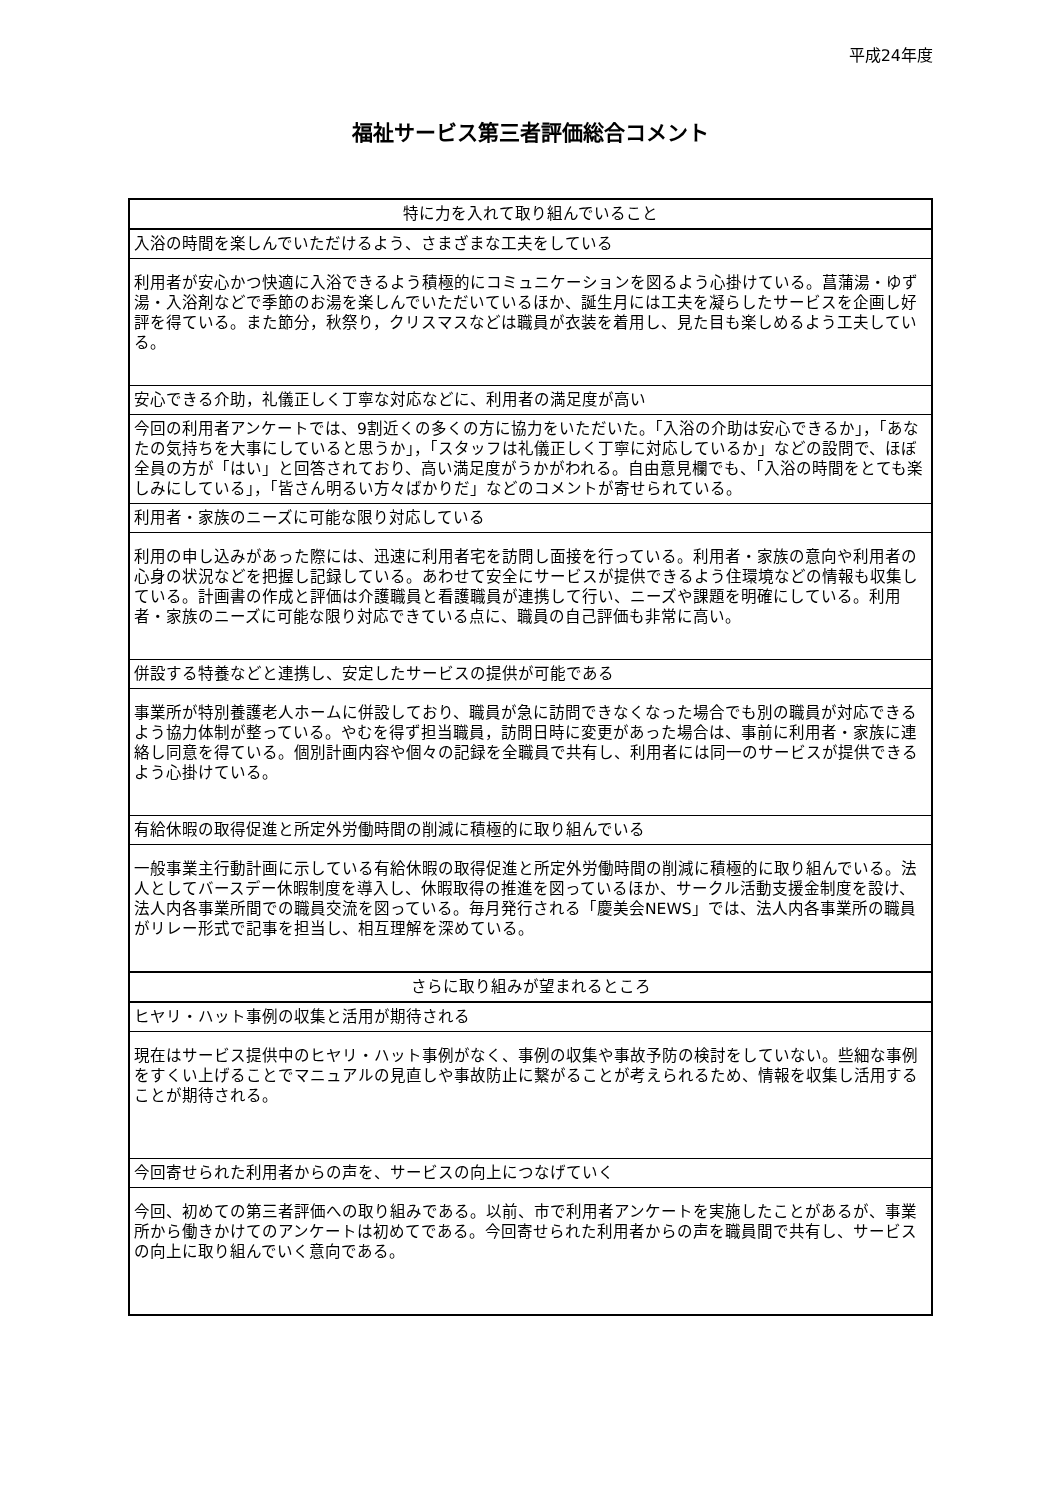平成24年度
福祉サービス第三者評価総合コメント
| 特に力を入れて取り組んでいること |
| --- |
| 入浴の時間を楽しんでいただけるよう、さまざまな工夫をしている |
| 利用者が安心かつ快適に入浴できるよう積極的にコミュニケーションを図るよう心掛けている。菖蒲湯・ゆず湯・入浴剤などで季節のお湯を楽しんでいただいているほか、誕生月には工夫を凝らしたサービスを企画し好評を得ている。また節分，秋祭り，クリスマスなどは職員が衣装を着用し、見た目も楽しめるよう工夫している。 |
| 安心できる介助，礼儀正しく丁寧な対応などに、利用者の満足度が高い |
| 今回の利用者アンケートでは、9割近くの多くの方に協力をいただいた。「入浴の介助は安心できるか」，「あなたの気持ちを大事にしていると思うか」，「スタッフは礼儀正しく丁寧に対応しているか」などの設問で、ほぼ全員の方が「はい」と回答されており、高い満足度がうかがわれる。自由意見欄でも、「入浴の時間をとても楽しみにしている」，「皆さん明るい方々ばかりだ」などのコメントが寄せられている。 |
| 利用者・家族のニーズに可能な限り対応している |
| 利用の申し込みがあった際には、迅速に利用者宅を訪問し面接を行っている。利用者・家族の意向や利用者の心身の状況などを把握し記録している。あわせて安全にサービスが提供できるよう住環境などの情報も収集している。計画書の作成と評価は介護職員と看護職員が連携して行い、ニーズや課題を明確にしている。利用者・家族のニーズに可能な限り対応できている点に、職員の自己評価も非常に高い。 |
| 併設する特養などと連携し、安定したサービスの提供が可能である |
| 事業所が特別養護老人ホームに併設しており、職員が急に訪問できなくなった場合でも別の職員が対応できるよう協力体制が整っている。やむを得ず担当職員，訪問日時に変更があった場合は、事前に利用者・家族に連絡し同意を得ている。個別計画内容や個々の記録を全職員で共有し、利用者には同一のサービスが提供できるよう心掛けている。 |
| 有給休暇の取得促進と所定外労働時間の削減に積極的に取り組んでいる |
| 一般事業主行動計画に示している有給休暇の取得促進と所定外労働時間の削減に積極的に取り組んでいる。法人としてバースデー休暇制度を導入し、休暇取得の推進を図っているほか、サークル活動支援金制度を設け、法人内各事業所間での職員交流を図っている。毎月発行される「慶美会NEWS」では、法人内各事業所の職員がリレー形式で記事を担当し、相互理解を深めている。 |
| さらに取り組みが望まれるところ |
| ヒヤリ・ハット事例の収集と活用が期待される |
| 現在はサービス提供中のヒヤリ・ハット事例がなく、事例の収集や事故予防の検討をしていない。些細な事例をすくい上げることでマニュアルの見直しや事故防止に繋がることが考えられるため、情報を収集し活用することが期待される。 |
| 今回寄せられた利用者からの声を、サービスの向上につなげていく |
| 今回、初めての第三者評価への取り組みである。以前、市で利用者アンケートを実施したことがあるが、事業所から働きかけてのアンケートは初めてである。今回寄せられた利用者からの声を職員間で共有し、サービスの向上に取り組んでいく意向である。 |